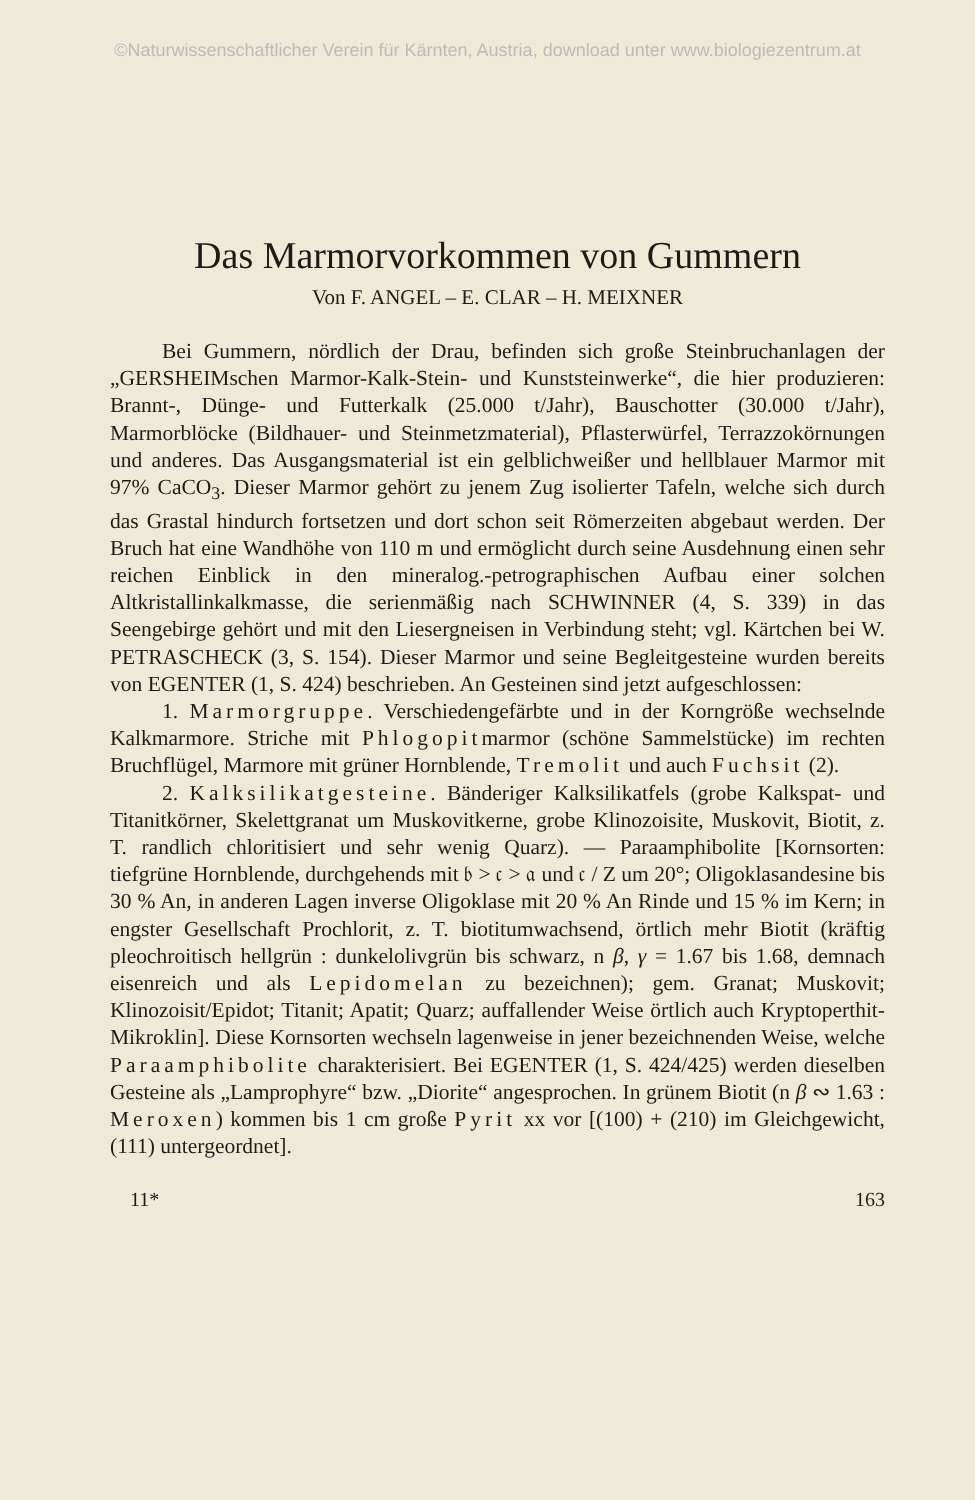©Naturwissenschaftlicher Verein für Kärnten, Austria, download unter www.biologiezentrum.at
Das Marmorvorkommen von Gummern
Von F. ANGEL – E. CLAR – H. MEIXNER
Bei Gummern, nördlich der Drau, befinden sich große Steinbruchanlagen der „GERSHEIMschen Marmor-Kalk-Stein- und Kunststeinwerke“, die hier produzieren: Brannt-, Dünge- und Futterkalk (25.000 t/Jahr), Bauschotter (30.000 t/Jahr), Marmorblöcke (Bildhauer- und Steinmetzmaterial), Pflasterwürfel, Terrazzokörnungen und anderes. Das Ausgangsmaterial ist ein gelblichweißer und hellblauer Marmor mit 97% CaCO<sub>3</sub>. Dieser Marmor gehört zu jenem Zug isolierter Tafeln, welche sich durch das Grastal hindurch fortsetzen und dort schon seit Römerzeiten abgebaut werden. Der Bruch hat eine Wandhöhe von 110 m und ermöglicht durch seine Ausdehnung einen sehr reichen Einblick in den mineralog.-petrographischen Aufbau einer solchen Altkristallinkalkmasse, die serienmäßig nach SCHWINNER (4, S. 339) in das Seengebirge gehört und mit den Liesergneisen in Verbindung steht; vgl. Kärtchen bei W. PETRASCHECK (3, S. 154). Dieser Marmor und seine Begleitgesteine wurden bereits von EGENTER (1, S. 424) beschrieben. An Gesteinen sind jetzt aufgeschlossen:
1. Marmorgruppe. Verschiedengefärbte und in der Korngröße wechselnde Kalkmarmore. Striche mit Phlogopitmarmor (schöne Sammelstücke) im rechten Bruchflügel, Marmore mit grüner Hornblende, Tremolit und auch Fuchsit (2).
2. Kalksilikatgesteine. Bänderiger Kalksilikatfels (grobe Kalkspat- und Titanitkörner, Skelettgranat um Muskovitkerne, grobe Klinozoisite, Muskovit, Biotit, z. T. randlich chloritisiert und sehr wenig Quarz). — Paraamphibolite [Kornsorten: tiefgrüne Hornblende, durchgehends mit 𝔟 > 𝔠 > 𝔞 und 𝔠 / Z um 20°; Oligoklasandesine bis 30 % An, in anderen Lagen inverse Oligoklase mit 20 % An Rinde und 15 % im Kern; in engster Gesellschaft Prochlorit, z. T. biotitumwachsend, örtlich mehr Biotit (kräftig pleochroitisch hellgrün : dunkelolivgrün bis schwarz, n β, γ = 1.67 bis 1.68, demnach eisenreich und als Lepidomelan zu bezeichnen); gem. Granat; Muskovit; Klinozoisit/Epidot; Titanit; Apatit; Quarz; auffallender Weise örtlich auch Kryptoperthit-Mikroklin]. Diese Kornsorten wechseln lagenweise in jener bezeichnenden Weise, welche Paraamphibolite charakterisiert. Bei EGENTER (1, S. 424/425) werden dieselben Gesteine als „Lamprophyre“ bzw. „Diorite“ angesprochen. In grünem Biotit (n β ∾ 1.63 : Meroxen) kommen bis 1 cm große Pyrit xx vor [(100) + (210) im Gleichgewicht, (111) untergeordnet].
11* 163